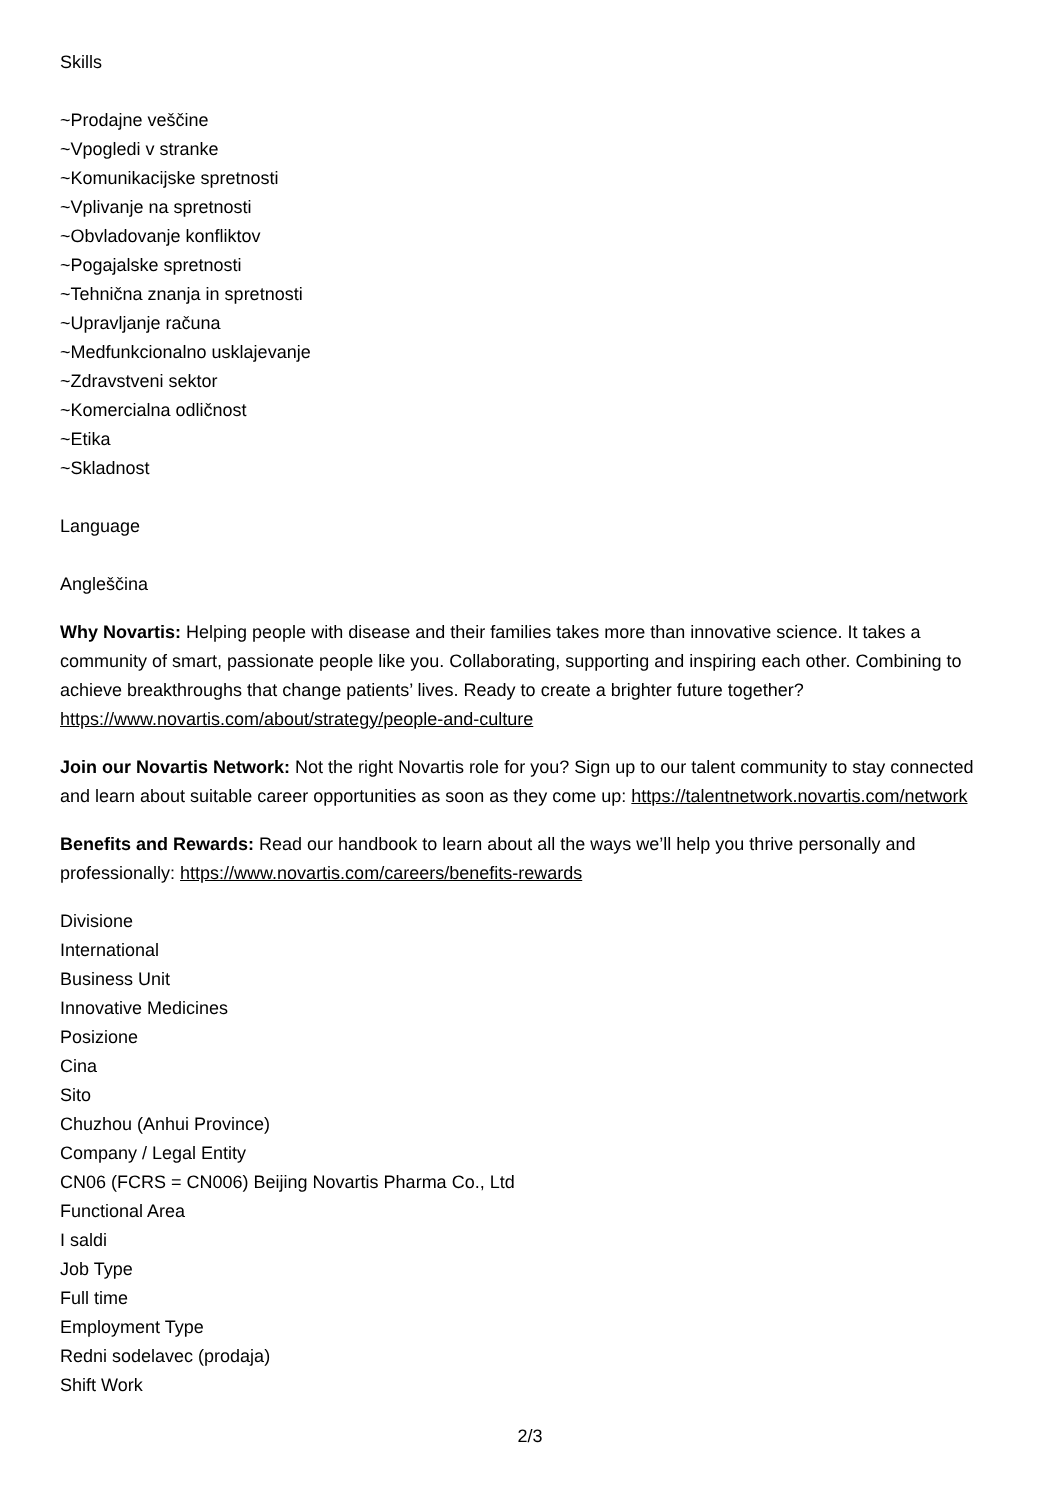Skills
~Prodajne veščine
~Vpogledi v stranke
~Komunikacijske spretnosti
~Vplivanje na spretnosti
~Obvladovanje konfliktov
~Pogajalske spretnosti
~Tehnična znanja in spretnosti
~Upravljanje računa
~Medfunkcionalno usklajevanje
~Zdravstveni sektor
~Komercialna odličnost
~Etika
~Skladnost
Language
Angleščina
Why Novartis: Helping people with disease and their families takes more than innovative science. It takes a community of smart, passionate people like you. Collaborating, supporting and inspiring each other. Combining to achieve breakthroughs that change patients’ lives. Ready to create a brighter future together? https://www.novartis.com/about/strategy/people-and-culture
Join our Novartis Network: Not the right Novartis role for you? Sign up to our talent community to stay connected and learn about suitable career opportunities as soon as they come up: https://talentnetwork.novartis.com/network
Benefits and Rewards: Read our handbook to learn about all the ways we’ll help you thrive personally and professionally: https://www.novartis.com/careers/benefits-rewards
Divisione
International
Business Unit
Innovative Medicines
Posizione
Cina
Sito
Chuzhou (Anhui Province)
Company / Legal Entity
CN06 (FCRS = CN006) Beijing Novartis Pharma Co., Ltd
Functional Area
I saldi
Job Type
Full time
Employment Type
Redni sodelavec (prodaja)
Shift Work
2/3